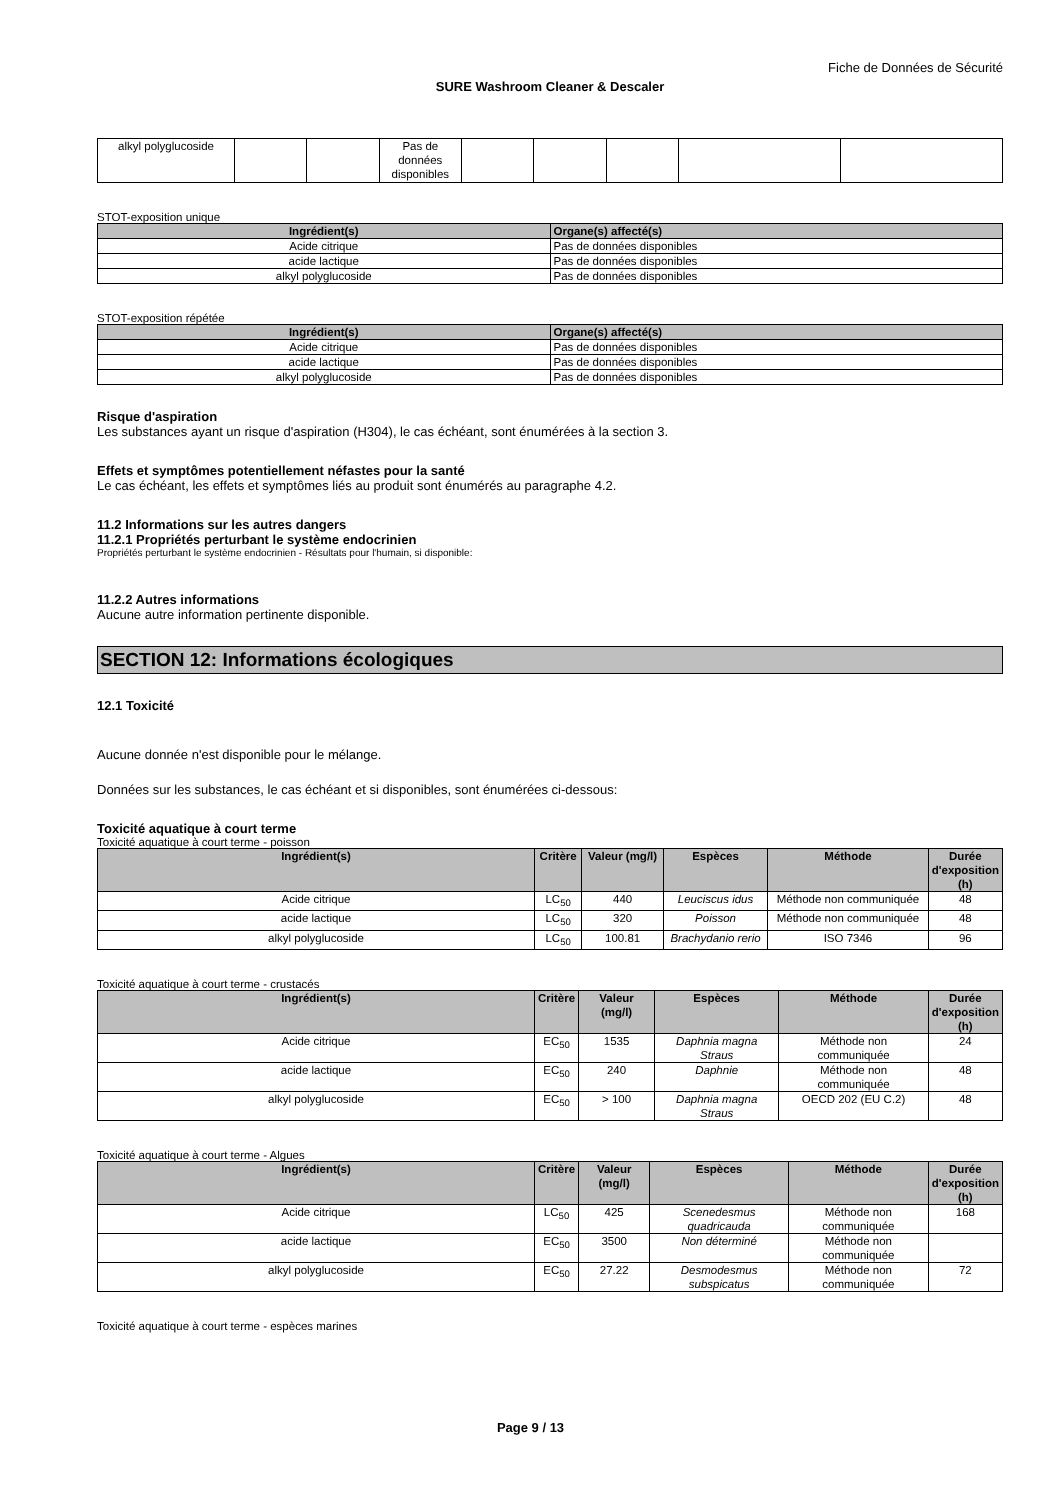Fiche de Données de Sécurité
SURE Washroom Cleaner & Descaler
| alkyl polyglucoside | | | Pas de données disponibles | | | | | |
STOT-exposition unique
| Ingrédient(s) | Organe(s) affecté(s) |
| --- | --- |
| Acide citrique | Pas de données disponibles |
| acide lactique | Pas de données disponibles |
| alkyl polyglucoside | Pas de données disponibles |
STOT-exposition répétée
| Ingrédient(s) | Organe(s) affecté(s) |
| --- | --- |
| Acide citrique | Pas de données disponibles |
| acide lactique | Pas de données disponibles |
| alkyl polyglucoside | Pas de données disponibles |
Risque d'aspiration
Les substances ayant un risque d'aspiration (H304), le cas échéant, sont énumérées à la section 3.
Effets et symptômes potentiellement néfastes pour la santé
Le cas échéant, les effets et symptômes liés au produit sont énumérés au paragraphe 4.2.
11.2 Informations sur les autres dangers
11.2.1 Propriétés perturbant le système endocrinien
Propriétés perturbant le système endocrinien - Résultats pour l'humain, si disponible:
11.2.2 Autres informations
Aucune autre information pertinente disponible.
SECTION 12: Informations écologiques
12.1 Toxicité
Aucune donnée n'est disponible pour le mélange.
Données sur les substances, le cas échéant et si disponibles, sont énumérées ci-dessous:
Toxicité aquatique à court terme
Toxicité aquatique à court terme - poisson
| Ingrédient(s) | Critère | Valeur (mg/l) | Espèces | Méthode | Durée d'exposition (h) |
| --- | --- | --- | --- | --- | --- |
| Acide citrique | LC<sub>50</sub> | 440 | Leuciscus idus | Méthode non communiquée | 48 |
| acide lactique | LC<sub>50</sub> | 320 | Poisson | Méthode non communiquée | 48 |
| alkyl polyglucoside | LC<sub>50</sub> | 100.81 | Brachydanio rerio | ISO 7346 | 96 |
Toxicité aquatique à court terme - crustacés
| Ingrédient(s) | Critère | Valeur (mg/l) | Espèces | Méthode | Durée d'exposition (h) |
| --- | --- | --- | --- | --- | --- |
| Acide citrique | EC<sub>50</sub> | 1535 | Daphnia magna Straus | Méthode non communiquée | 24 |
| acide lactique | EC<sub>50</sub> | 240 | Daphnie | Méthode non communiquée | 48 |
| alkyl polyglucoside | EC<sub>50</sub> | > 100 | Daphnia magna Straus | OECD 202 (EU C.2) | 48 |
Toxicité aquatique à court terme - Algues
| Ingrédient(s) | Critère | Valeur (mg/l) | Espèces | Méthode | Durée d'exposition (h) |
| --- | --- | --- | --- | --- | --- |
| Acide citrique | LC<sub>50</sub> | 425 | Scenedesmus quadricauda | Méthode non communiquée | 168 |
| acide lactique | EC<sub>50</sub> | 3500 | Non déterminé | Méthode non communiquée | |
| alkyl polyglucoside | EC<sub>50</sub> | 27.22 | Desmodesmus subspicatus | Méthode non communiquée | 72 |
Toxicité aquatique à court terme - espèces marines
Page 9 / 13